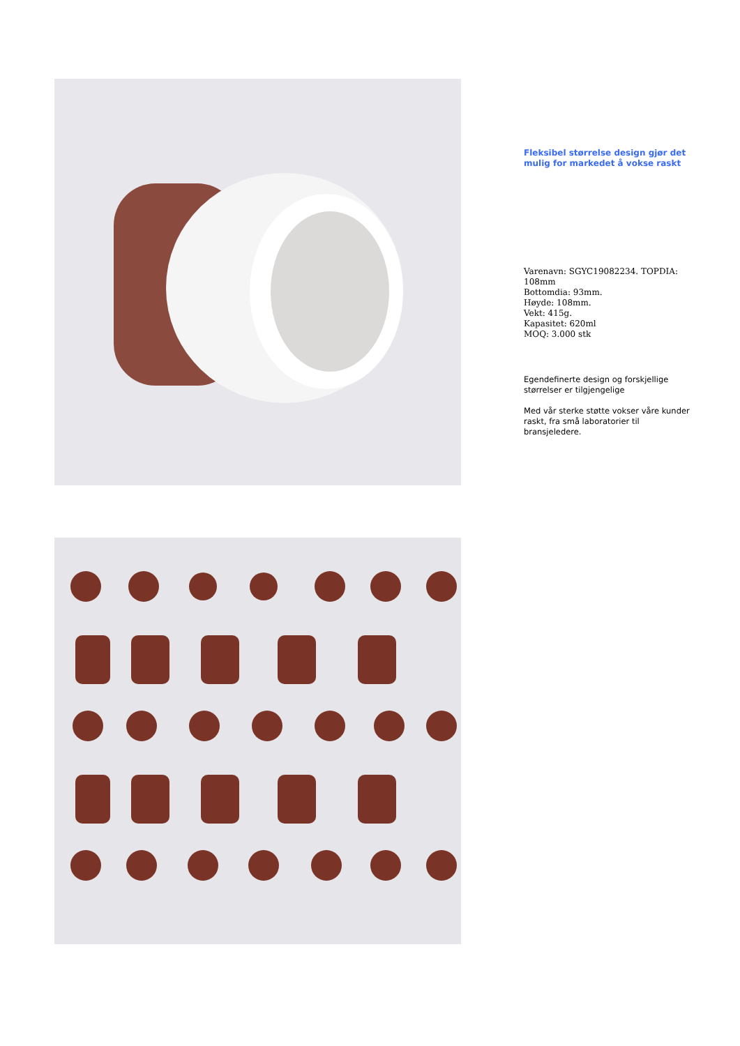Fleksibel størrelse design gjør det mulig for markedet å vokse raskt
Varenavn: SGYC19082234. TOPDIA: 108mm
Bottomdia: 93mm.
Høyde: 108mm.
Vekt: 415g.
Kapasitet: 620ml
MOQ: 3.000 stk
Egendefinerte design og forskjellige størrelser er tilgjengelige
Med vår sterke støtte vokser våre kunder raskt, fra små laboratorier til bransjeledere.